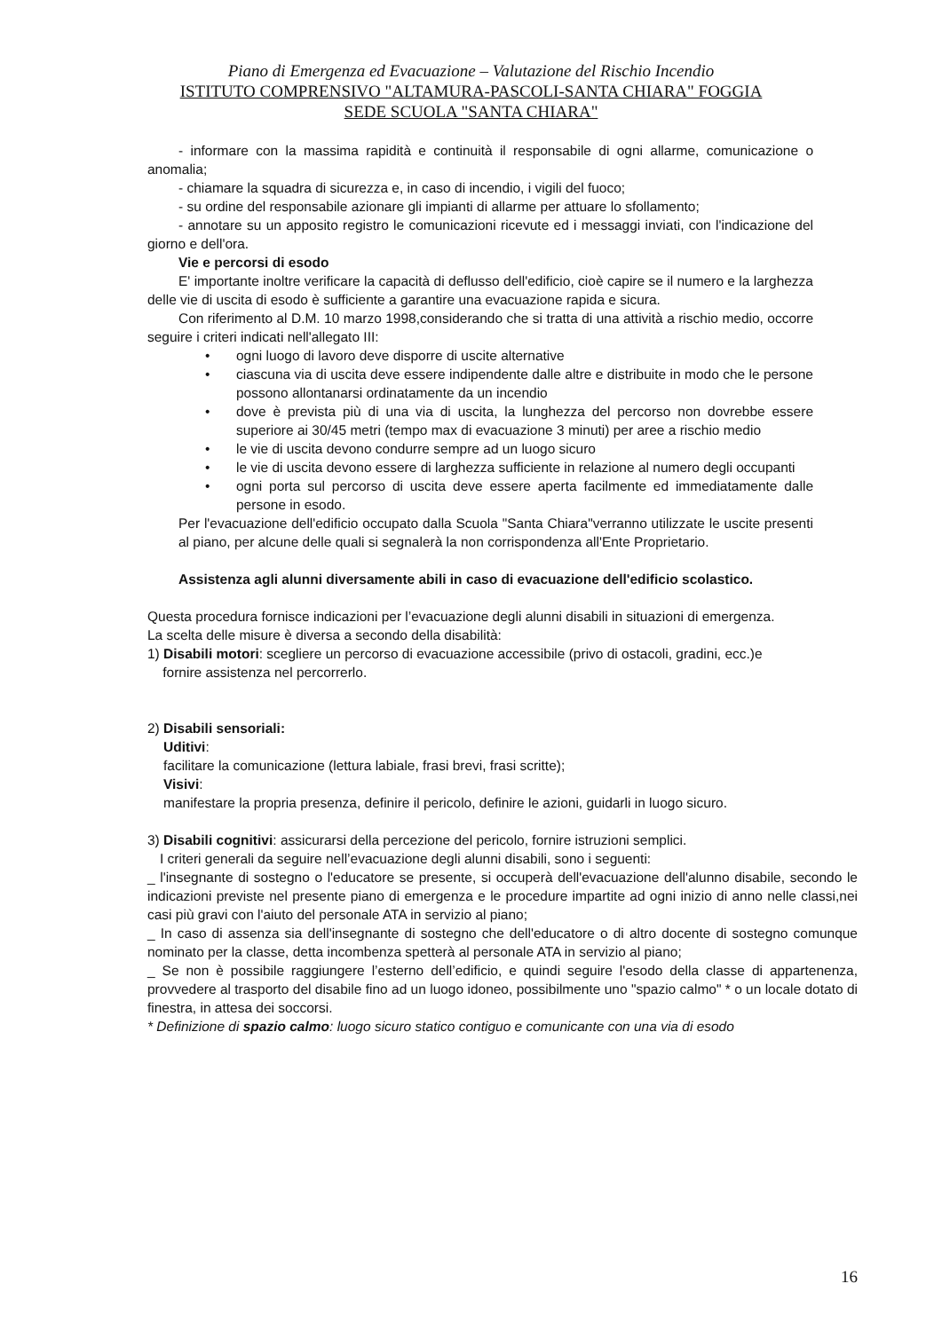Piano di Emergenza ed Evacuazione – Valutazione del Rischio Incendio
ISTITUTO COMPRENSIVO "ALTAMURA-PASCOLI-SANTA CHIARA" FOGGIA
SEDE SCUOLA "SANTA CHIARA"
- informare con la massima rapidità e continuità il responsabile di ogni allarme, comunicazione o anomalia;
- chiamare la squadra di sicurezza e, in caso di incendio, i vigili del fuoco;
- su ordine del responsabile azionare gli impianti di allarme per attuare lo sfollamento;
- annotare su un apposito registro le comunicazioni ricevute ed i messaggi inviati, con l'indicazione del giorno e dell'ora.
Vie e percorsi di esodo
E' importante inoltre verificare la capacità di deflusso dell'edificio, cioè capire se il numero e la larghezza delle vie di uscita di esodo è sufficiente a garantire una evacuazione rapida e sicura.
Con riferimento al D.M. 10 marzo 1998,considerando che si tratta di una attività a rischio medio, occorre seguire i criteri indicati nell'allegato III:
• ogni luogo di lavoro deve disporre di uscite alternative
• ciascuna via di uscita deve essere indipendente dalle altre e distribuite in modo che le persone possono allontanarsi ordinatamente da un incendio
• dove è prevista più di una via di uscita, la lunghezza del percorso non dovrebbe essere superiore ai 30/45 metri (tempo max di evacuazione 3 minuti) per aree a rischio medio
• le vie di uscita devono condurre sempre ad un luogo sicuro
• le vie di uscita devono essere di larghezza sufficiente in relazione al numero degli occupanti
• ogni porta sul percorso di uscita deve essere aperta facilmente ed immediatamente dalle persone in esodo.
Per l'evacuazione dell'edificio occupato dalla Scuola "Santa Chiara"verranno utilizzate le uscite presenti al piano, per alcune delle quali si segnalerà la non corrispondenza all'Ente Proprietario.
Assistenza agli alunni diversamente abili in caso di evacuazione dell'edificio scolastico.
Questa procedura fornisce indicazioni per l’evacuazione degli alunni disabili in situazioni di emergenza.
La scelta delle misure è diversa a secondo della disabilità:
1) Disabili motori: scegliere un percorso di evacuazione accessibile (privo di ostacoli, gradini, ecc.)e
fornire assistenza nel percorrerlo.
2) Disabili sensoriali:
Uditivi:
facilitare la comunicazione (lettura labiale, frasi brevi, frasi scritte);
Visivi:
manifestare la propria presenza, definire il pericolo, definire le azioni, guidarli in luogo sicuro.
3) Disabili cognitivi: assicurarsi della percezione del pericolo, fornire istruzioni semplici.
I criteri generali da seguire nell’evacuazione degli alunni disabili, sono i seguenti:
_ l'insegnante di sostegno o l'educatore se presente, si occuperà dell'evacuazione dell'alunno disabile, secondo le indicazioni previste nel presente piano di emergenza e le procedure impartite ad ogni inizio di anno nelle classi,nei casi più gravi con l'aiuto del personale ATA in servizio al piano;
_ In caso di assenza sia dell'insegnante di sostegno che dell'educatore o di altro docente di sostegno comunque nominato per la classe, detta incombenza spetterà al personale ATA in servizio al piano;
_ Se non è possibile raggiungere l’esterno dell’edificio, e quindi seguire l'esodo della classe di appartenenza, provvedere al trasporto del disabile fino ad un luogo idoneo, possibilmente uno "spazio calmo" * o un locale dotato di finestra, in attesa dei soccorsi.
* Definizione di spazio calmo: luogo sicuro statico contiguo e comunicante con una via di esodo
16